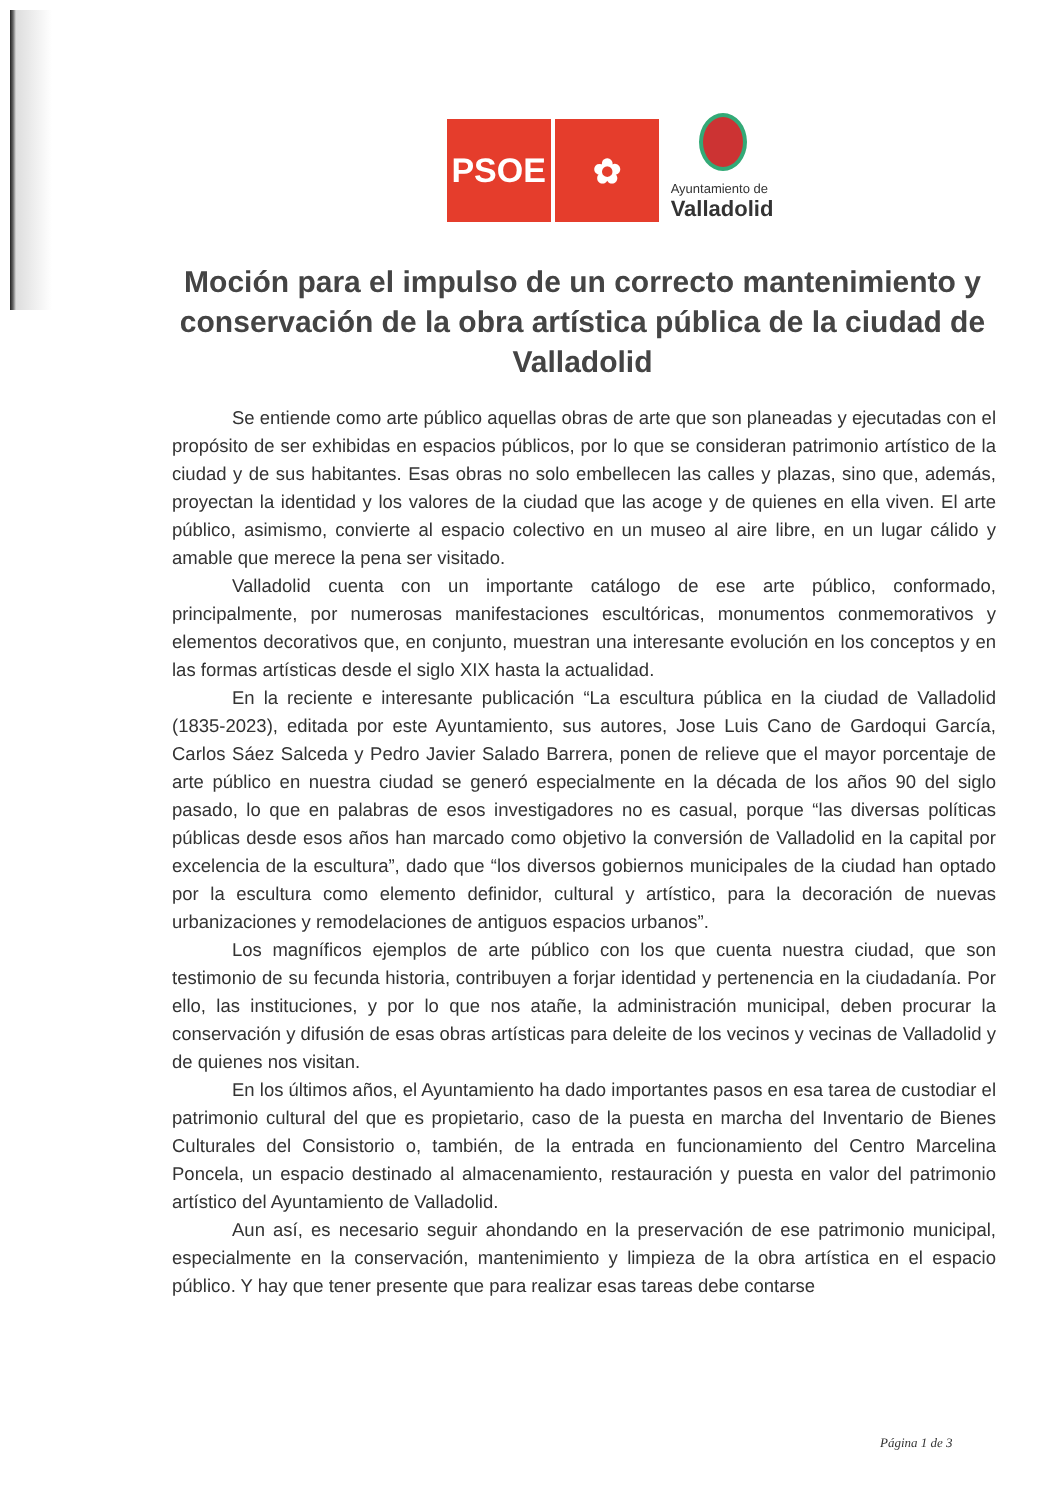PSOE
✿
Ayuntamiento de
Valladolid
Moción para el impulso de un correcto mantenimiento y conservación de la obra artística pública de la ciudad de Valladolid
Se entiende como arte público aquellas obras de arte que son planeadas y ejecutadas con el propósito de ser exhibidas en espacios públicos, por lo que se consideran patrimonio artístico de la ciudad y de sus habitantes. Esas obras no solo embellecen las calles y plazas, sino que, además, proyectan la identidad y los valores de la ciudad que las acoge y de quienes en ella viven. El arte público, asimismo, convierte al espacio colectivo en un museo al aire libre, en un lugar cálido y amable que merece la pena ser visitado.
Valladolid cuenta con un importante catálogo de ese arte público, conformado, principalmente, por numerosas manifestaciones escultóricas, monumentos conmemorativos y elementos decorativos que, en conjunto, muestran una interesante evolución en los conceptos y en las formas artísticas desde el siglo XIX hasta la actualidad.
En la reciente e interesante publicación “La escultura pública en la ciudad de Valladolid (1835-2023), editada por este Ayuntamiento, sus autores, Jose Luis Cano de Gardoqui García, Carlos Sáez Salceda y Pedro Javier Salado Barrera, ponen de relieve que el mayor porcentaje de arte público en nuestra ciudad se generó especialmente en la década de los años 90 del siglo pasado, lo que en palabras de esos investigadores no es casual, porque “las diversas políticas públicas desde esos años han marcado como objetivo la conversión de Valladolid en la capital por excelencia de la escultura”, dado que “los diversos gobiernos municipales de la ciudad han optado por la escultura como elemento definidor, cultural y artístico, para la decoración de nuevas urbanizaciones y remodelaciones de antiguos espacios urbanos”.
Los magníficos ejemplos de arte público con los que cuenta nuestra ciudad, que son testimonio de su fecunda historia, contribuyen a forjar identidad y pertenencia en la ciudadanía. Por ello, las instituciones, y por lo que nos atañe, la administración municipal, deben procurar la conservación y difusión de esas obras artísticas para deleite de los vecinos y vecinas de Valladolid y de quienes nos visitan.
En los últimos años, el Ayuntamiento ha dado importantes pasos en esa tarea de custodiar el patrimonio cultural del que es propietario, caso de la puesta en marcha del Inventario de Bienes Culturales del Consistorio o, también, de la entrada en funcionamiento del Centro Marcelina Poncela, un espacio destinado al almacenamiento, restauración y puesta en valor del patrimonio artístico del Ayuntamiento de Valladolid.
Aun así, es necesario seguir ahondando en la preservación de ese patrimonio municipal, especialmente en la conservación, mantenimiento y limpieza de la obra artística en el espacio público. Y hay que tener presente que para realizar esas tareas debe contarse
Página 1 de 3